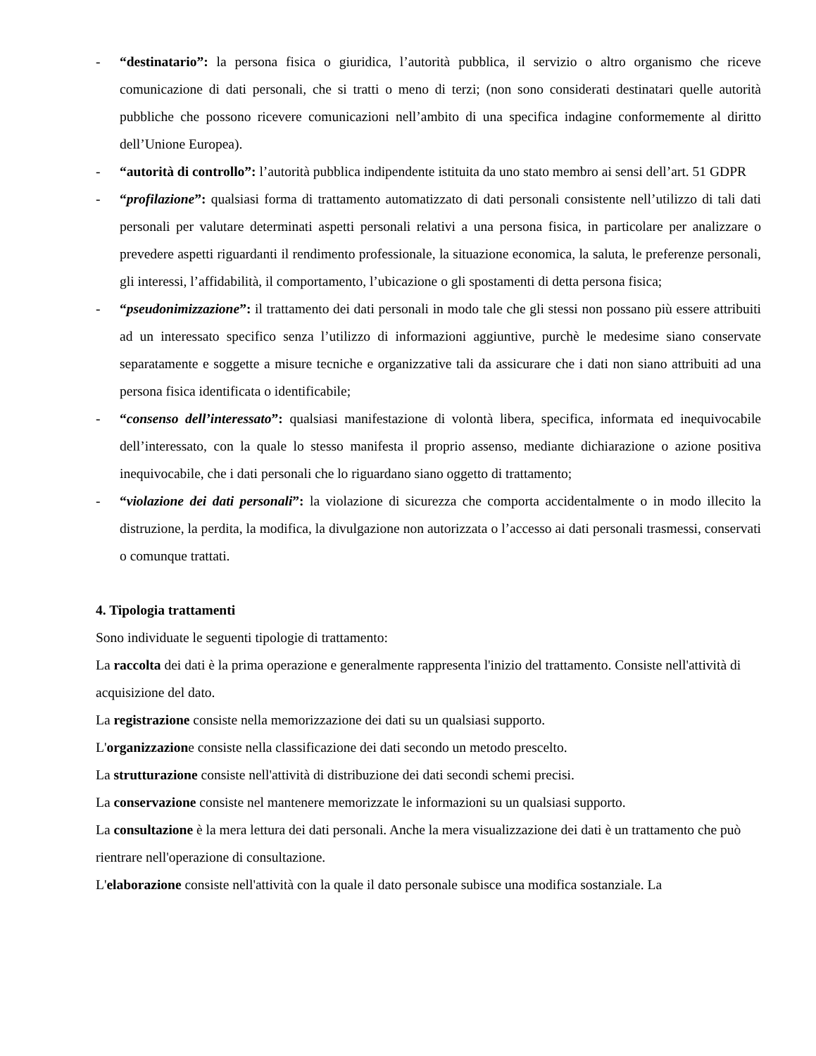- “destinatario”: la persona fisica o giuridica, l’autorità pubblica, il servizio o altro organismo che riceve comunicazione di dati personali, che si tratti o meno di terzi; (non sono considerati destinatari quelle autorità pubbliche che possono ricevere comunicazioni nell’ambito di una specifica indagine conformemente al diritto dell’Unione Europea).
- “autorità di controllo”: l’autorità pubblica indipendente istituita da uno stato membro ai sensi dell’art. 51 GDPR
- “profilazione”: qualsiasi forma di trattamento automatizzato di dati personali consistente nell’utilizzo di tali dati personali per valutare determinati aspetti personali relativi a una persona fisica, in particolare per analizzare o prevedere aspetti riguardanti il rendimento professionale, la situazione economica, la saluta, le preferenze personali, gli interessi, l’affidabilità, il comportamento, l’ubicazione o gli spostamenti di detta persona fisica;
- “pseudonimizzazione”: il trattamento dei dati personali in modo tale che gli stessi non possano più essere attribuiti ad un interessato specifico senza l’utilizzo di informazioni aggiuntive, purchè le medesime siano conservate separatamente e soggette a misure tecniche e organizzative tali da assicurare che i dati non siano attribuiti ad una persona fisica identificata o identificabile;
- “consenso dell’interessato”: qualsiasi manifestazione di volontà libera, specifica, informata ed inequivocabile dell’interessato, con la quale lo stesso manifesta il proprio assenso, mediante dichiarazione o azione positiva inequivocabile, che i dati personali che lo riguardano siano oggetto di trattamento;
- “violazione dei dati personali”: la violazione di sicurezza che comporta accidentalmente o in modo illecito la distruzione, la perdita, la modifica, la divulgazione non autorizzata o l’accesso ai dati personali trasmessi, conservati o comunque trattati.
4. Tipologia trattamenti
Sono individuate le seguenti tipologie di trattamento:
La raccolta dei dati è la prima operazione e generalmente rappresenta l'inizio del trattamento. Consiste nell'attività di acquisizione del dato.
La registrazione consiste nella memorizzazione dei dati su un qualsiasi supporto.
L'organizzazione consiste nella classificazione dei dati secondo un metodo prescelto.
La strutturazione consiste nell'attività di distribuzione dei dati secondi schemi precisi.
La conservazione consiste nel mantenere memorizzate le informazioni su un qualsiasi supporto.
La consultazione è la mera lettura dei dati personali. Anche la mera visualizzazione dei dati è un trattamento che può rientrare nell'operazione di consultazione.
L'elaborazione consiste nell'attività con la quale il dato personale subisce una modifica sostanziale. La